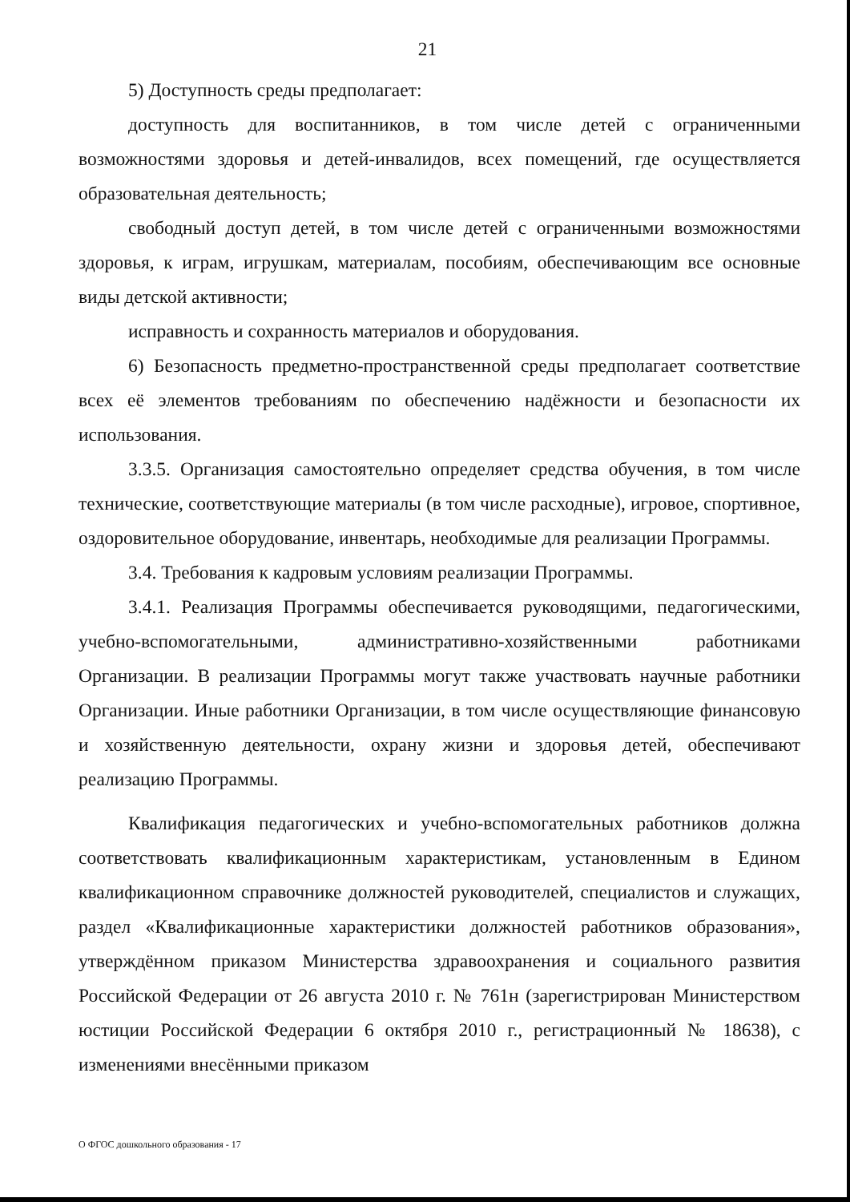21
5) Доступность среды предполагает:
доступность для воспитанников, в том числе детей с ограниченными возможностями здоровья и детей-инвалидов, всех помещений, где осуществляется образовательная деятельность;
свободный доступ детей, в том числе детей с ограниченными возможностями здоровья, к играм, игрушкам, материалам, пособиям, обеспечивающим все основные виды детской активности;
исправность и сохранность материалов и оборудования.
6) Безопасность предметно-пространственной среды предполагает соответствие всех её элементов требованиям по обеспечению надёжности и безопасности их использования.
3.3.5. Организация самостоятельно определяет средства обучения, в том числе технические, соответствующие материалы (в том числе расходные), игровое, спортивное, оздоровительное оборудование, инвентарь, необходимые для реализации Программы.
3.4. Требования к кадровым условиям реализации Программы.
3.4.1. Реализация Программы обеспечивается руководящими, педагогическими, учебно-вспомогательными, административно-хозяйственными работниками Организации. В реализации Программы могут также участвовать научные работники Организации. Иные работники Организации, в том числе осуществляющие финансовую и хозяйственную деятельности, охрану жизни и здоровья детей, обеспечивают реализацию Программы.
Квалификация педагогических и учебно-вспомогательных работников должна соответствовать квалификационным характеристикам, установленным в Едином квалификационном справочнике должностей руководителей, специалистов и служащих, раздел «Квалификационные характеристики должностей работников образования», утверждённом приказом Министерства здравоохранения и социального развития Российской Федерации от 26 августа 2010 г. № 761н (зарегистрирован Министерством юстиции Российской Федерации 6 октября 2010 г., регистрационный № 18638), с изменениями внесёнными приказом
О ФГОС дошкольного образования - 17